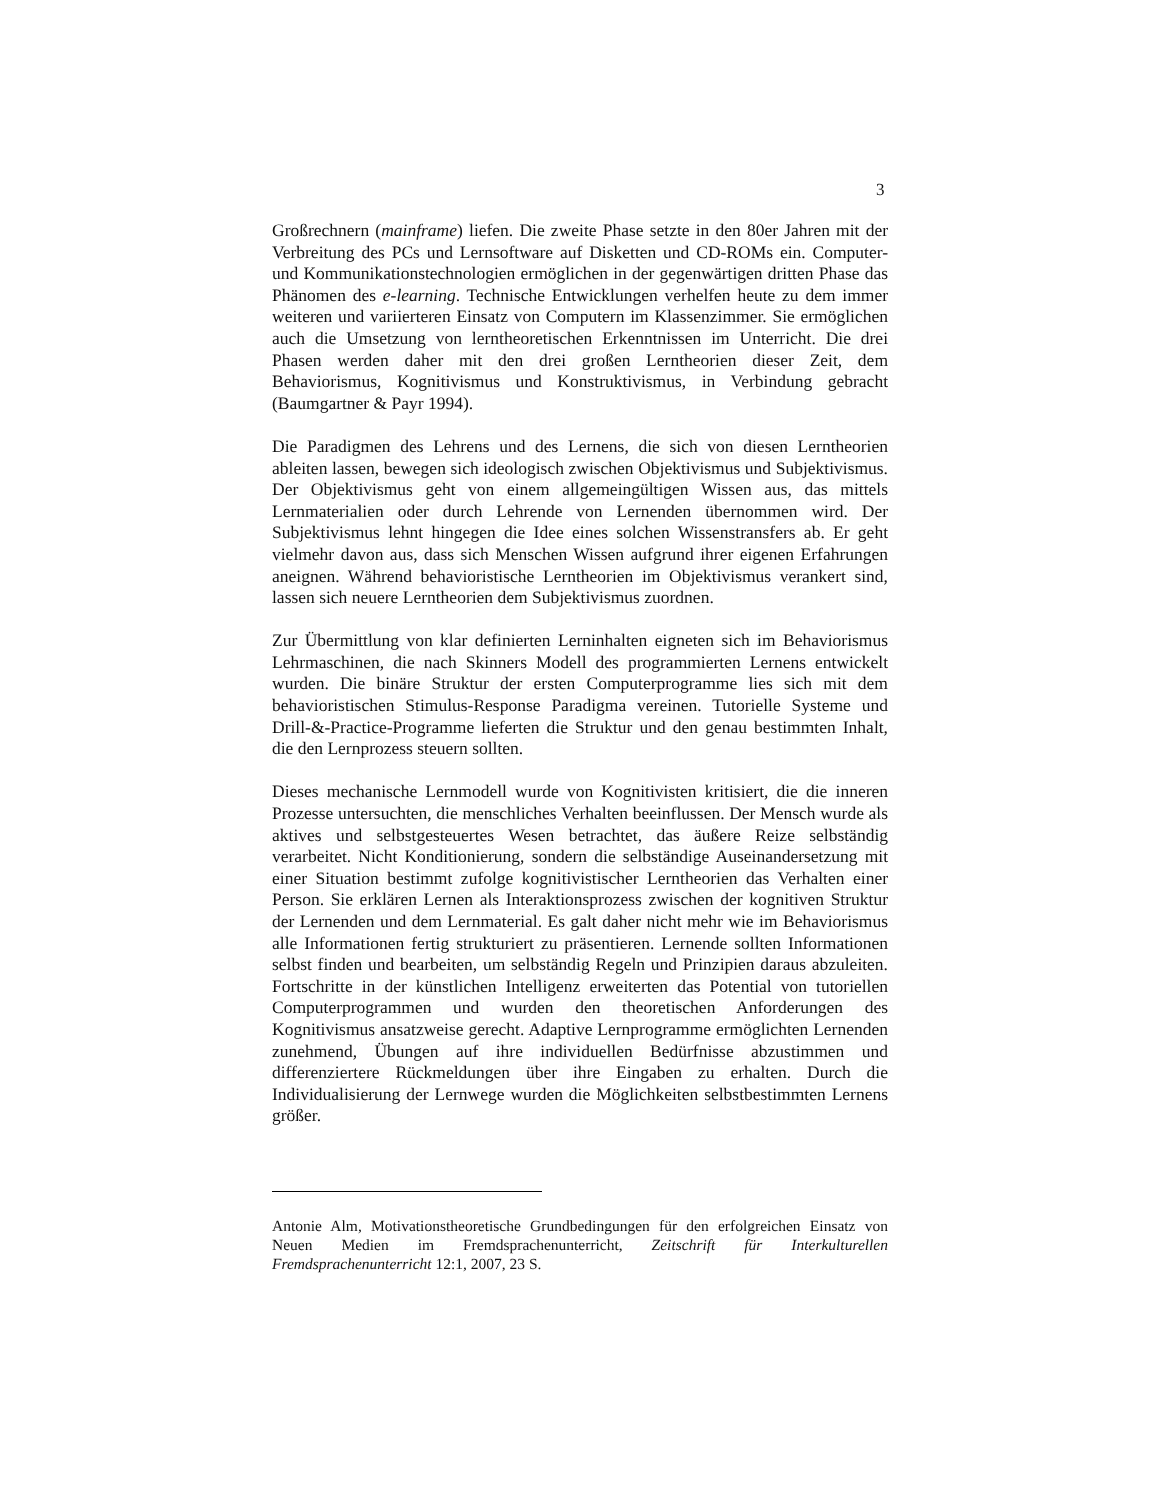3
Großrechnern (mainframe) liefen. Die zweite Phase setzte in den 80er Jahren mit der Verbreitung des PCs und Lernsoftware auf Disketten und CD-ROMs ein. Computer- und Kommunikationstechnologien ermöglichen in der gegenwärtigen dritten Phase das Phänomen des e-learning. Technische Entwicklungen verhelfen heute zu dem immer weiteren und variierteren Einsatz von Computern im Klassenzimmer. Sie ermöglichen auch die Umsetzung von lerntheoretischen Erkenntnissen im Unterricht. Die drei Phasen werden daher mit den drei großen Lerntheorien dieser Zeit, dem Behaviorismus, Kognitivismus und Konstruktivismus, in Verbindung gebracht (Baumgartner & Payr 1994).
Die Paradigmen des Lehrens und des Lernens, die sich von diesen Lerntheorien ableiten lassen, bewegen sich ideologisch zwischen Objektivismus und Subjektivismus. Der Objektivismus geht von einem allgemeingültigen Wissen aus, das mittels Lernmaterialien oder durch Lehrende von Lernenden übernommen wird. Der Subjektivismus lehnt hingegen die Idee eines solchen Wissenstransfers ab. Er geht vielmehr davon aus, dass sich Menschen Wissen aufgrund ihrer eigenen Erfahrungen aneignen. Während behavioristische Lerntheorien im Objektivismus verankert sind, lassen sich neuere Lerntheorien dem Subjektivismus zuordnen.
Zur Übermittlung von klar definierten Lerninhalten eigneten sich im Behaviorismus Lehrmaschinen, die nach Skinners Modell des programmierten Lernens entwickelt wurden. Die binäre Struktur der ersten Computerprogramme lies sich mit dem behavioristischen Stimulus-Response Paradigma vereinen. Tutorielle Systeme und Drill-&-Practice-Programme lieferten die Struktur und den genau bestimmten Inhalt, die den Lernprozess steuern sollten.
Dieses mechanische Lernmodell wurde von Kognitivisten kritisiert, die die inneren Prozesse untersuchten, die menschliches Verhalten beeinflussen. Der Mensch wurde als aktives und selbstgesteuertes Wesen betrachtet, das äußere Reize selbständig verarbeitet. Nicht Konditionierung, sondern die selbständige Auseinandersetzung mit einer Situation bestimmt zufolge kognitivistischer Lerntheorien das Verhalten einer Person. Sie erklären Lernen als Interaktionsprozess zwischen der kognitiven Struktur der Lernenden und dem Lernmaterial. Es galt daher nicht mehr wie im Behaviorismus alle Informationen fertig strukturiert zu präsentieren. Lernende sollten Informationen selbst finden und bearbeiten, um selbständig Regeln und Prinzipien daraus abzuleiten. Fortschritte in der künstlichen Intelligenz erweiterten das Potential von tutoriellen Computerprogrammen und wurden den theoretischen Anforderungen des Kognitivismus ansatzweise gerecht. Adaptive Lernprogramme ermöglichten Lernenden zunehmend, Übungen auf ihre individuellen Bedürfnisse abzustimmen und differenziertere Rückmeldungen über ihre Eingaben zu erhalten. Durch die Individualisierung der Lernwege wurden die Möglichkeiten selbstbestimmten Lernens größer.
Antonie Alm, Motivationstheoretische Grundbedingungen für den erfolgreichen Einsatz von Neuen Medien im Fremdsprachenunterricht, Zeitschrift für Interkulturellen Fremdsprachenunterricht 12:1, 2007, 23 S.